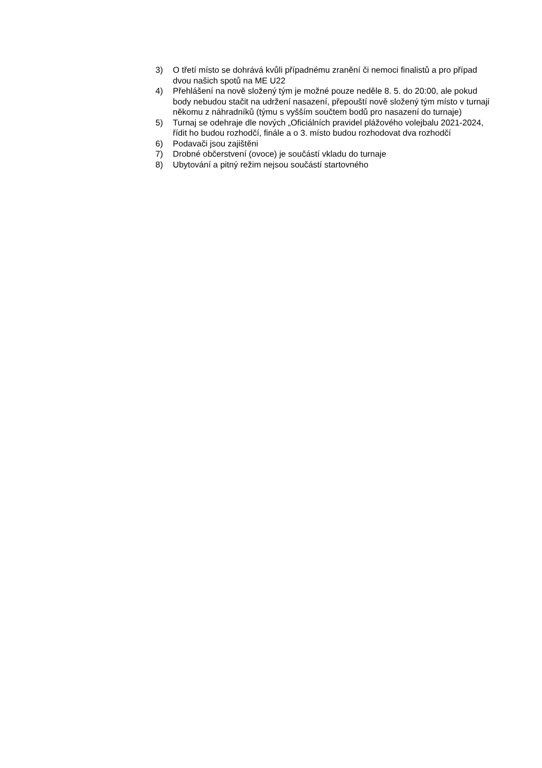3) O třetí místo se dohrává kvůli případnému zranění či nemoci finalistů a pro případ dvou našich spotů na ME U22
4) Přehlášení na nově složený tým je možné pouze neděle 8. 5. do 20:00, ale pokud body nebudou stačit na udržení nasazení, přepouští nově složený tým místo v turnaji někomu z náhradníků (týmu s vyšším součtem bodů pro nasazení do turnaje)
5) Turnaj se odehraje dle nových „Oficiálních pravidel plážového volejbalu 2021-2024, řídit ho budou rozhodčí, finále a o 3. místo budou rozhodovat dva rozhodčí
6) Podavači jsou zajištěni
7) Drobné občerstvení (ovoce) je součástí vkladu do turnaje
8) Ubytování a pitný režim nejsou součástí startovného